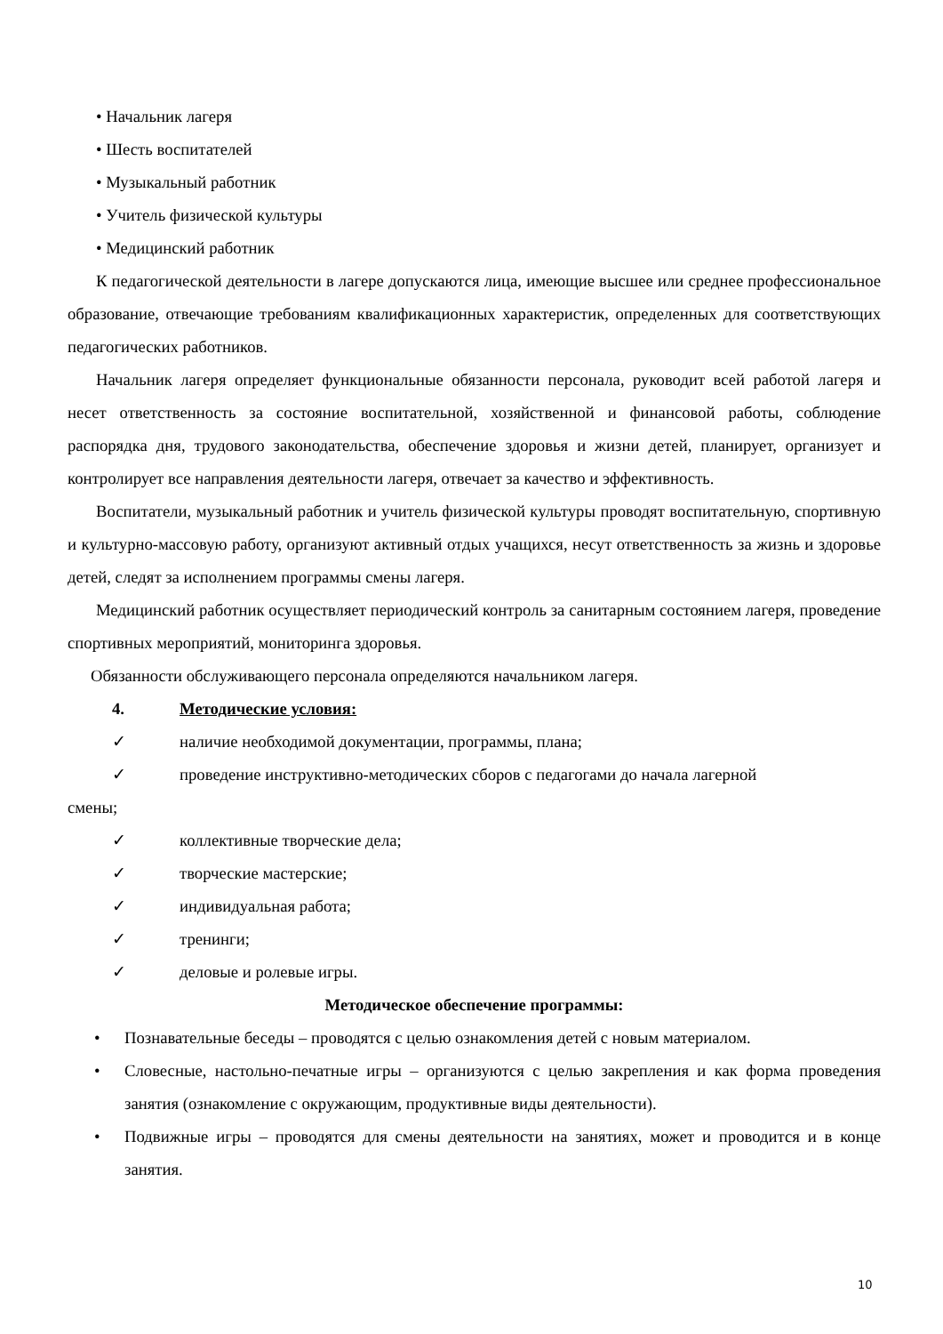• Начальник лагеря
• Шесть воспитателей
• Музыкальный работник
• Учитель физической культуры
• Медицинский работник
К педагогической деятельности в лагере допускаются лица, имеющие высшее или среднее профессиональное образование, отвечающие требованиям квалификационных характеристик, определенных для соответствующих педагогических работников.
Начальник лагеря определяет функциональные обязанности персонала, руководит всей работой лагеря и несет ответственность за состояние воспитательной, хозяйственной и финансовой работы, соблюдение распорядка дня, трудового законодательства, обеспечение здоровья и жизни детей, планирует, организует и контролирует все направления деятельности лагеря, отвечает за качество и эффективность.
Воспитатели, музыкальный работник и учитель физической культуры проводят воспитательную, спортивную и культурно-массовую работу, организуют активный отдых учащихся, несут ответственность за жизнь и здоровье детей, следят за исполнением программы смены лагеря.
Медицинский работник осуществляет периодический контроль за санитарным состоянием лагеря, проведение спортивных мероприятий, мониторинга здоровья.
Обязанности обслуживающего персонала определяются начальником лагеря.
4. Методические условия:
✓ наличие необходимой документации, программы, плана;
✓ проведение инструктивно-методических сборов с педагогами до начала лагерной
смены;
✓ коллективные творческие дела;
✓ творческие мастерские;
✓ индивидуальная работа;
✓ тренинги;
✓ деловые и ролевые игры.
Методическое обеспечение программы:
• Познавательные беседы – проводятся с целью ознакомления детей с новым материалом.
• Словесные, настольно-печатные игры – организуются с целью закрепления и как форма проведения занятия (ознакомление с окружающим, продуктивные виды деятельности).
• Подвижные игры – проводятся для смены деятельности на занятиях, может и проводится и в конце занятия.
10